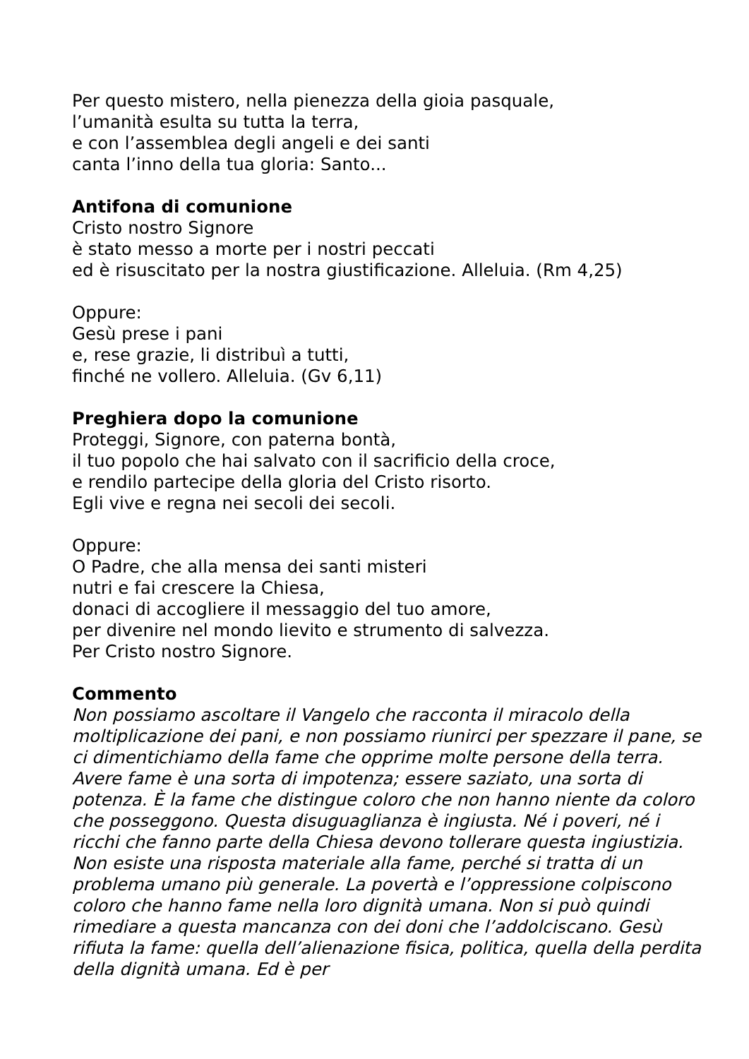Per questo mistero, nella pienezza della gioia pasquale,
l’umanità esulta su tutta la terra,
e con l’assemblea degli angeli e dei santi
canta l’inno della tua gloria: Santo...
Antifona di comunione
Cristo nostro Signore
è stato messo a morte per i nostri peccati
ed è risuscitato per la nostra giustificazione. Alleluia. (Rm 4,25)
Oppure:
Gesù prese i pani
e, rese grazie, li distribuì a tutti,
finché ne vollero. Alleluia. (Gv 6,11)
Preghiera dopo la comunione
Proteggi, Signore, con paterna bontà,
il tuo popolo che hai salvato con il sacrificio della croce,
e rendilo partecipe della gloria del Cristo risorto.
Egli vive e regna nei secoli dei secoli.
Oppure:
O Padre, che alla mensa dei santi misteri
nutri e fai crescere la Chiesa,
donaci di accogliere il messaggio del tuo amore,
per divenire nel mondo lievito e strumento di salvezza.
Per Cristo nostro Signore.
Commento
Non possiamo ascoltare il Vangelo che racconta il miracolo della moltiplicazione dei pani, e non possiamo riunirci per spezzare il pane, se ci dimentichiamo della fame che opprime molte persone della terra. Avere fame è una sorta di impotenza; essere saziato, una sorta di potenza. È la fame che distingue coloro che non hanno niente da coloro che posseggono. Questa disuguaglianza è ingiusta. Né i poveri, né i ricchi che fanno parte della Chiesa devono tollerare questa ingiustizia. Non esiste una risposta materiale alla fame, perché si tratta di un problema umano più generale. La povertà e l’oppressione colpiscono coloro che hanno fame nella loro dignità umana. Non si può quindi rimediare a questa mancanza con dei doni che l’addolciscano. Gesù rifiuta la fame: quella dell’alienazione fisica, politica, quella della perdita della dignità umana. Ed è per